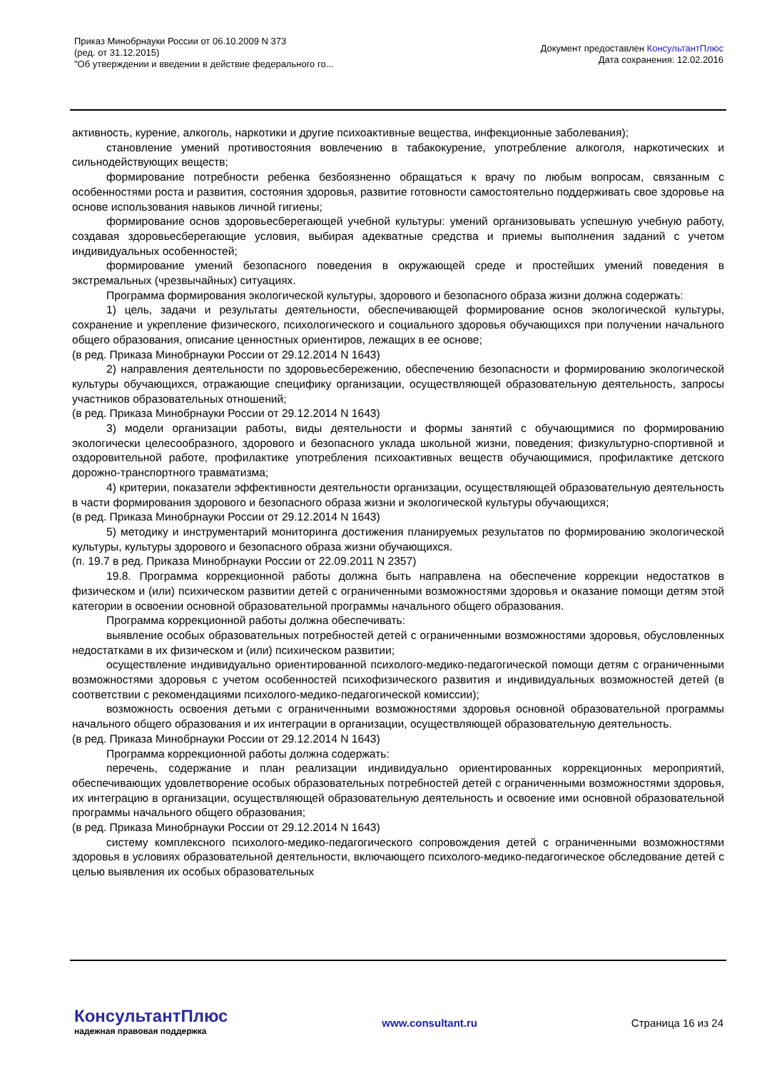Приказ Минобрнауки России от 06.10.2009 N 373
(ред. от 31.12.2015)
"Об утверждении и введении в действие федерального го...
Документ предоставлен КонсультантПлюс
Дата сохранения: 12.02.2016
активность, курение, алкоголь, наркотики и другие психоактивные вещества, инфекционные заболевания);
становление умений противостояния вовлечению в табакокурение, употребление алкоголя, наркотических и сильнодействующих веществ;
формирование потребности ребенка безбоязненно обращаться к врачу по любым вопросам, связанным с особенностями роста и развития, состояния здоровья, развитие готовности самостоятельно поддерживать свое здоровье на основе использования навыков личной гигиены;
формирование основ здоровьесберегающей учебной культуры: умений организовывать успешную учебную работу, создавая здоровьесберегающие условия, выбирая адекватные средства и приемы выполнения заданий с учетом индивидуальных особенностей;
формирование умений безопасного поведения в окружающей среде и простейших умений поведения в экстремальных (чрезвычайных) ситуациях.
Программа формирования экологической культуры, здорового и безопасного образа жизни должна содержать:
1) цель, задачи и результаты деятельности, обеспечивающей формирование основ экологической культуры, сохранение и укрепление физического, психологического и социального здоровья обучающихся при получении начального общего образования, описание ценностных ориентиров, лежащих в ее основе;
(в ред. Приказа Минобрнауки России от 29.12.2014 N 1643)
2) направления деятельности по здоровьесбережению, обеспечению безопасности и формированию экологической культуры обучающихся, отражающие специфику организации, осуществляющей образовательную деятельность, запросы участников образовательных отношений;
(в ред. Приказа Минобрнауки России от 29.12.2014 N 1643)
3) модели организации работы, виды деятельности и формы занятий с обучающимися по формированию экологически целесообразного, здорового и безопасного уклада школьной жизни, поведения; физкультурно-спортивной и оздоровительной работе, профилактике употребления психоактивных веществ обучающимися, профилактике детского дорожно-транспортного травматизма;
4) критерии, показатели эффективности деятельности организации, осуществляющей образовательную деятельность в части формирования здорового и безопасного образа жизни и экологической культуры обучающихся;
(в ред. Приказа Минобрнауки России от 29.12.2014 N 1643)
5) методику и инструментарий мониторинга достижения планируемых результатов по формированию экологической культуры, культуры здорового и безопасного образа жизни обучающихся.
(п. 19.7 в ред. Приказа Минобрнауки России от 22.09.2011 N 2357)
19.8. Программа коррекционной работы должна быть направлена на обеспечение коррекции недостатков в физическом и (или) психическом развитии детей с ограниченными возможностями здоровья и оказание помощи детям этой категории в освоении основной образовательной программы начального общего образования.
Программа коррекционной работы должна обеспечивать:
выявление особых образовательных потребностей детей с ограниченными возможностями здоровья, обусловленных недостатками в их физическом и (или) психическом развитии;
осуществление индивидуально ориентированной психолого-медико-педагогической помощи детям с ограниченными возможностями здоровья с учетом особенностей психофизического развития и индивидуальных возможностей детей (в соответствии с рекомендациями психолого-медико-педагогической комиссии);
возможность освоения детьми с ограниченными возможностями здоровья основной образовательной программы начального общего образования и их интеграции в организации, осуществляющей образовательную деятельность.
(в ред. Приказа Минобрнауки России от 29.12.2014 N 1643)
Программа коррекционной работы должна содержать:
перечень, содержание и план реализации индивидуально ориентированных коррекционных мероприятий, обеспечивающих удовлетворение особых образовательных потребностей детей с ограниченными возможностями здоровья, их интеграцию в организации, осуществляющей образовательную деятельность и освоение ими основной образовательной программы начального общего образования;
(в ред. Приказа Минобрнауки России от 29.12.2014 N 1643)
систему комплексного психолого-медико-педагогического сопровождения детей с ограниченными возможностями здоровья в условиях образовательной деятельности, включающего психолого-медико-педагогическое обследование детей с целью выявления их особых образовательных
КонсультантПлюс
надежная правовая поддержка
www.consultant.ru Страница 16 из 24